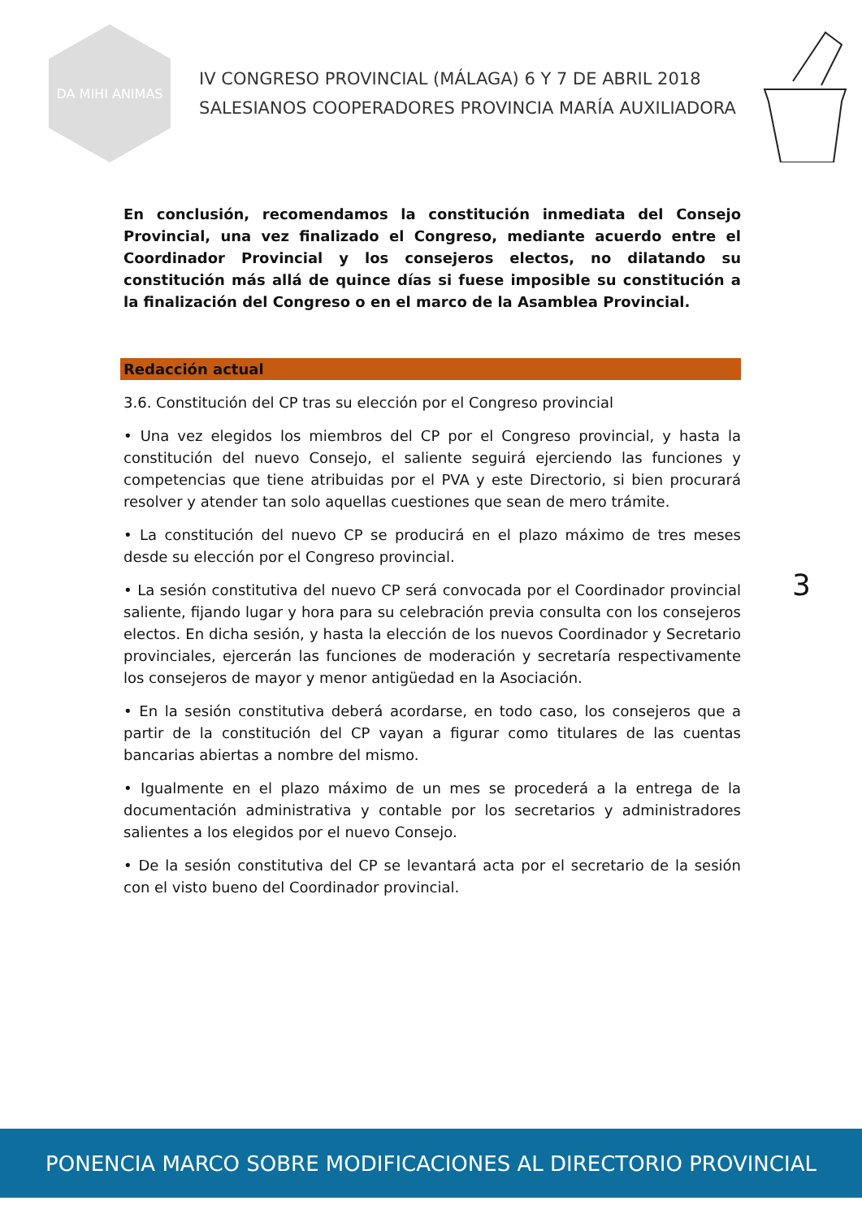DA MIHI ANIMAS
IV CONGRESO PROVINCIAL (MÁLAGA) 6 Y 7 DE ABRIL 2018
SALESIANOS COOPERADORES PROVINCIA MARÍA AUXILIADORA
En conclusión, recomendamos la constitución inmediata del Consejo Provincial, una vez finalizado el Congreso, mediante acuerdo entre el Coordinador Provincial y los consejeros electos, no dilatando su constitución más allá de quince días si fuese imposible su constitución a la finalización del Congreso o en el marco de la Asamblea Provincial.
Redacción actual
3.6. Constitución del CP tras su elección por el Congreso provincial
• Una vez elegidos los miembros del CP por el Congreso provincial, y hasta la constitución del nuevo Consejo, el saliente seguirá ejerciendo las funciones y competencias que tiene atribuidas por el PVA y este Directorio, si bien procurará resolver y atender tan solo aquellas cuestiones que sean de mero trámite.
• La constitución del nuevo CP se producirá en el plazo máximo de tres meses desde su elección por el Congreso provincial.
• La sesión constitutiva del nuevo CP será convocada por el Coordinador provincial saliente, fijando lugar y hora para su celebración previa consulta con los consejeros electos. En dicha sesión, y hasta la elección de los nuevos Coordinador y Secretario provinciales, ejercerán las funciones de moderación y secretaría respectivamente los consejeros de mayor y menor antigüedad en la Asociación.
• En la sesión constitutiva deberá acordarse, en todo caso, los consejeros que a partir de la constitución del CP vayan a figurar como titulares de las cuentas bancarias abiertas a nombre del mismo.
• Igualmente en el plazo máximo de un mes se procederá a la entrega de la documentación administrativa y contable por los secretarios y administradores salientes a los elegidos por el nuevo Consejo.
• De la sesión constitutiva del CP se levantará acta por el secretario de la sesión con el visto bueno del Coordinador provincial.
3
PONENCIA MARCO SOBRE MODIFICACIONES AL DIRECTORIO PROVINCIAL